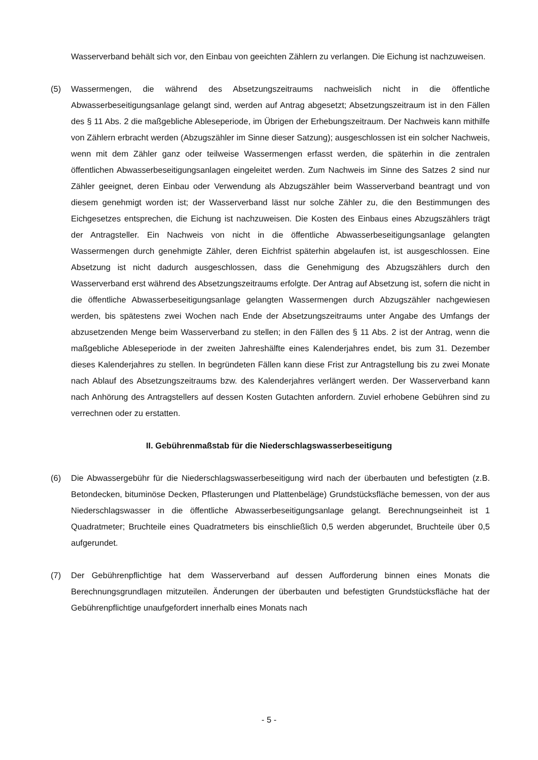Wasserverband behält sich vor, den Einbau von geeichten Zählern zu verlangen. Die Eichung ist nachzuweisen.
(5) Wassermengen, die während des Absetzungszeitraums nachweislich nicht in die öffentliche Abwasserbeseitigungsanlage gelangt sind, werden auf Antrag abgesetzt; Absetzungszeitraum ist in den Fällen des § 11 Abs. 2 die maßgebliche Ableseperiode, im Übrigen der Erhebungszeitraum. Der Nachweis kann mithilfe von Zählern erbracht werden (Abzugszähler im Sinne dieser Satzung); ausgeschlossen ist ein solcher Nachweis, wenn mit dem Zähler ganz oder teilweise Wassermengen erfasst werden, die späterhin in die zentralen öffentlichen Abwasserbeseitigungsanlagen eingeleitet werden. Zum Nachweis im Sinne des Satzes 2 sind nur Zähler geeignet, deren Einbau oder Verwendung als Abzugszähler beim Wasserverband beantragt und von diesem genehmigt worden ist; der Wasserverband lässt nur solche Zähler zu, die den Bestimmungen des Eichgesetzes entsprechen, die Eichung ist nachzuweisen. Die Kosten des Einbaus eines Abzugszählers trägt der Antragsteller. Ein Nachweis von nicht in die öffentliche Abwasserbeseitigungsanlage gelangten Wassermengen durch genehmigte Zähler, deren Eichfrist späterhin abgelaufen ist, ist ausgeschlossen. Eine Absetzung ist nicht dadurch ausgeschlossen, dass die Genehmigung des Abzugszählers durch den Wasserverband erst während des Absetzungszeitraums erfolgte. Der Antrag auf Absetzung ist, sofern die nicht in die öffentliche Abwasserbeseitigungsanlage gelangten Wassermengen durch Abzugszähler nachgewiesen werden, bis spätestens zwei Wochen nach Ende der Absetzungszeitraums unter Angabe des Umfangs der abzusetzenden Menge beim Wasserverband zu stellen; in den Fällen des § 11 Abs. 2 ist der Antrag, wenn die maßgebliche Ableseperiode in der zweiten Jahreshälfte eines Kalenderjahres endet, bis zum 31. Dezember dieses Kalenderjahres zu stellen. In begründeten Fällen kann diese Frist zur Antragstellung bis zu zwei Monate nach Ablauf des Absetzungszeitraums bzw. des Kalenderjahres verlängert werden. Der Wasserverband kann nach Anhörung des Antragstellers auf dessen Kosten Gutachten anfordern. Zuviel erhobene Gebühren sind zu verrechnen oder zu erstatten.
II. Gebührenmaßstab für die Niederschlagswasserbeseitigung
(6) Die Abwassergebühr für die Niederschlagswasserbeseitigung wird nach der überbauten und befestigten (z.B. Betondecken, bituminöse Decken, Pflasterungen und Plattenbeläge) Grundstücksfläche bemessen, von der aus Niederschlagswasser in die öffentliche Abwasserbeseitigungsanlage gelangt. Berechnungseinheit ist 1 Quadratmeter; Bruchteile eines Quadratmeters bis einschließlich 0,5 werden abgerundet, Bruchteile über 0,5 aufgerundet.
(7) Der Gebührenpflichtige hat dem Wasserverband auf dessen Aufforderung binnen eines Monats die Berechnungsgrundlagen mitzuteilen. Änderungen der überbauten und befestigten Grundstücksfläche hat der Gebührenpflichtige unaufgefordert innerhalb eines Monats nach
- 5 -